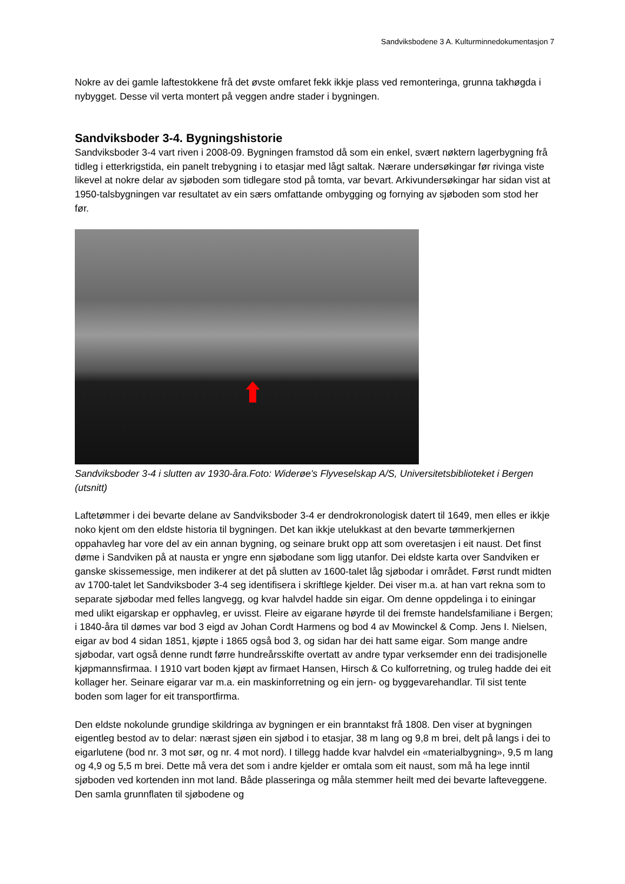Sandviksbodene 3 A. Kulturminnedokumentasjon 7
Nokre av dei gamle laftestokkene frå det øvste omfaret fekk ikkje plass ved remonteringa, grunna takhøgda i nybygget. Desse vil verta montert på veggen andre stader i bygningen.
Sandviksboder 3-4. Bygningshistorie
Sandviksboder 3-4 vart riven i 2008-09. Bygningen framstod då som ein enkel, svært nøktern lagerbygning frå tidleg i etterkrigstida, ein panelt trebygning i to etasjar med lågt saltak. Nærare undersøkingar før rivinga viste likevel at nokre delar av sjøboden som tidlegare stod på tomta, var bevart. Arkivundersøkingar har sidan vist at 1950-talsbygningen var resultatet av ein særs omfattande ombygging og fornying av sjøboden som stod her før.
Sandviksboder 3-4 i slutten av 1930-åra.Foto: Widerøe's Flyveselskap A/S, Universitetsbiblioteket i Bergen (utsnitt)
Laftetømmer i dei bevarte delane av Sandviksboder 3-4 er dendrokronologisk datert til 1649, men elles er ikkje noko kjent om den eldste historia til bygningen. Det kan ikkje utelukkast at den bevarte tømmerkjernen oppahavleg har vore del av ein annan bygning, og seinare brukt opp att som overetasjen i eit naust. Det finst døme i Sandviken på at nausta er yngre enn sjøbodane som ligg utanfor. Dei eldste karta over Sandviken er ganske skissemessige, men indikerer at det på slutten av 1600-talet låg sjøbodar i området. Først rundt midten av 1700-talet let Sandviksboder 3-4 seg identifisera i skriftlege kjelder. Dei viser m.a. at han vart rekna som to separate sjøbodar med felles langvegg, og kvar halvdel hadde sin eigar. Om denne oppdelinga i to einingar med ulikt eigarskap er opphavleg, er uvisst. Fleire av eigarane høyrde til dei fremste handelsfamiliane i Bergen; i 1840-åra til dømes var bod 3 eigd av Johan Cordt Harmens og bod 4 av Mowinckel & Comp. Jens I. Nielsen, eigar av bod 4 sidan 1851, kjøpte i 1865 også bod 3, og sidan har dei hatt same eigar. Som mange andre sjøbodar, vart også denne rundt førre hundreårsskifte overtatt av andre typar verksemder enn dei tradisjonelle kjøpmannsfirmaa. I 1910 vart boden kjøpt av firmaet Hansen, Hirsch & Co kulforretning, og truleg hadde dei eit kollager her. Seinare eigarar var m.a. ein maskinforretning og ein jern- og byggevarehandlar. Til sist tente boden som lager for eit transportfirma.
Den eldste nokolunde grundige skildringa av bygningen er ein branntakst frå 1808. Den viser at bygningen eigentleg bestod av to delar: nærast sjøen ein sjøbod i to etasjar, 38 m lang og 9,8 m brei, delt på langs i dei to eigarlutene (bod nr. 3 mot sør, og nr. 4 mot nord). I tillegg hadde kvar halvdel ein «materialbygning», 9,5 m lang og 4,9 og 5,5 m brei. Dette må vera det som i andre kjelder er omtala som eit naust, som må ha lege inntil sjøboden ved kortenden inn mot land. Både plasseringa og måla stemmer heilt med dei bevarte lafteveggene. Den samla grunnflaten til sjøbodene og